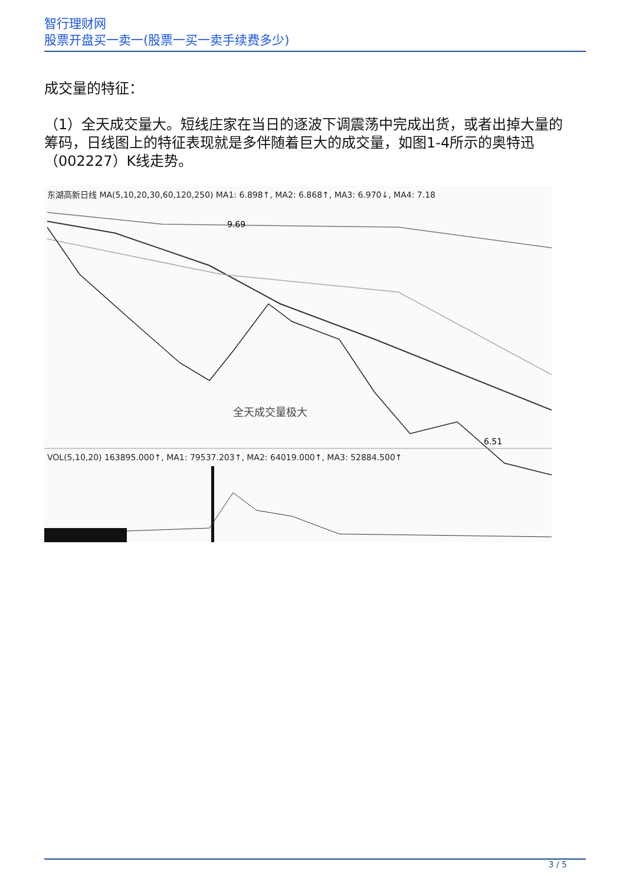智行理财网
股票开盘买一卖一(股票一买一卖手续费多少)
成交量的特征：
（1）全天成交量大。短线庄家在当日的逐波下调震荡中完成出货，或者出掉大量的筹码，日线图上的特征表现就是多伴随着巨大的成交量，如图1-4所示的奥特迅（002227）K线走势。
东湖高新日线 MA(5,10,20,30,60,120,250) MA1: 6.898↑, MA2: 6.868↑, MA3: 6.970↓, MA4: 7.18
9.69
全天成交量极大
6.51
VOL(5,10,20) 163895.000↑, MA1: 79537.203↑, MA2: 64019.000↑, MA3: 52884.500↑
3 / 5